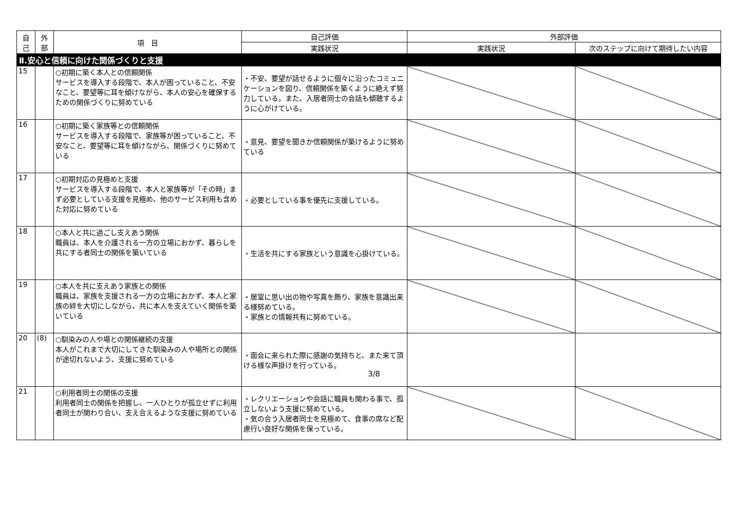| 自 己 | 外 部 | 項 目 | 自己評価 | 外部評価 | |
| --- | --- | --- | --- | --- | --- |
| | | | 実践状況 | 実践状況 | 次のステップに向けて期待したい内容 |
| Ⅱ.安心と信頼に向けた関係づくりと支援 | | | | | |
| 15 | | ○初期に築く本人との信頼関係 サービスを導入する段階で、本人が困っていること、不安なこと、要望等に耳を傾けながら、本人の安心を確保するための関係づくりに努めている | ・不安、要望が話せるように個々に沿ったコミュニケーションを図り、信頼関係を築くように絶えず努力している。また、入居者同士の会話も傾聴するように心がけている。 | | |
| 16 | | ○初期に築く家族等との信頼関係 サービスを導入する段階で、家族等が困っていること、不安なこと、要望等に耳を傾けながら、関係づくりに努めている | ・意見、要望を聞きか信頼関係が築けるように努めている | | |
| 17 | | ○初期対応の見極めと支援 サービスを導入する段階で、本人と家族等が「その時」まず必要としている支援を見極め、他のサービス利用も含めた対応に努めている | ・必要としている事を優先に支援している。 | | |
| 18 | | ○本人と共に過ごし支えあう関係 職員は、本人を介護される一方の立場におかず、暮らしを共にする者同士の関係を築いている | ・生活を共にする家族という意識を心掛けている。 | | |
| 19 | | ○本人を共に支えあう家族との関係 職員は、家族を支援される一方の立場におかず、本人と家族の絆を大切にしながら、共に本人を支えていく関係を築いている | ・居室に思い出の物や写真を飾り、家族を意識出来る様努めている。 ・家族との情報共有に努めている。 | | |
| 20 | (8) | ○馴染みの人や場との関係継続の支援 本人がこれまで大切にしてきた馴染みの人や場所との関係が途切れないよう、支援に努めている | ・面会に来られた際に感謝の気持ちと、また来て頂ける様な声掛けを行っている。 | | |
| 21 | | ○利用者同士の関係の支援 利用者同士の関係を把握し、一人ひとりが孤立せずに利用者同士が関わり合い、支え合えるような支援に努めている | ・レクリエーションや会話に職員も関わる事で、孤立しないよう支援に努めている。 ・気の合う入居者同士を見極めて、食事の席など配慮行い良好な関係を保っている。 | | |
3/8